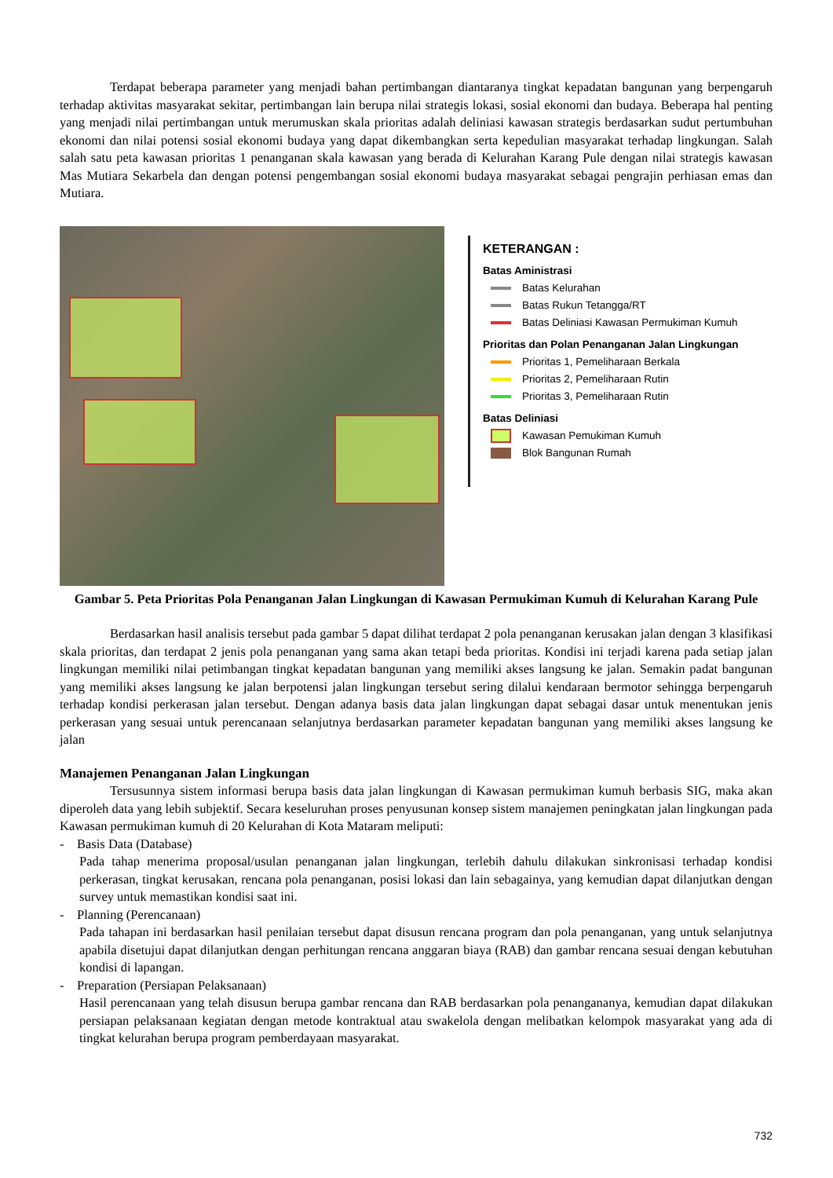Terdapat beberapa parameter yang menjadi bahan pertimbangan diantaranya tingkat kepadatan bangunan yang berpengaruh terhadap aktivitas masyarakat sekitar, pertimbangan lain berupa nilai strategis lokasi, sosial ekonomi dan budaya. Beberapa hal penting yang menjadi nilai pertimbangan untuk merumuskan skala prioritas adalah deliniasi kawasan strategis berdasarkan sudut pertumbuhan ekonomi dan nilai potensi sosial ekonomi budaya yang dapat dikembangkan serta kepedulian masyarakat terhadap lingkungan. Salah salah satu peta kawasan prioritas 1 penanganan skala kawasan yang berada di Kelurahan Karang Pule dengan nilai strategis kawasan Mas Mutiara Sekarbela dan dengan potensi pengembangan sosial ekonomi budaya masyarakat sebagai pengrajin perhiasan emas dan Mutiara.
KETERANGAN :
Batas Aministrasi
Batas Kelurahan
Batas Rukun Tetangga/RT
Batas Deliniasi Kawasan Permukiman Kumuh
Prioritas dan Polan Penanganan Jalan Lingkungan
Prioritas 1, Pemeliharaan Berkala
Prioritas 2, Pemeliharaan Rutin
Prioritas 3, Pemeliharaan Rutin
Batas Deliniasi
Kawasan Pemukiman Kumuh
Blok Bangunan Rumah
Gambar 5. Peta Prioritas Pola Penanganan Jalan Lingkungan di Kawasan Permukiman Kumuh di Kelurahan Karang Pule
Berdasarkan hasil analisis tersebut pada gambar 5 dapat dilihat terdapat 2 pola penanganan kerusakan jalan dengan 3 klasifikasi skala prioritas, dan terdapat 2 jenis pola penanganan yang sama akan tetapi beda prioritas. Kondisi ini terjadi karena pada setiap jalan lingkungan memiliki nilai petimbangan tingkat kepadatan bangunan yang memiliki akses langsung ke jalan. Semakin padat bangunan yang memiliki akses langsung ke jalan berpotensi jalan lingkungan tersebut sering dilalui kendaraan bermotor sehingga berpengaruh terhadap kondisi perkerasan jalan tersebut. Dengan adanya basis data jalan lingkungan dapat sebagai dasar untuk menentukan jenis perkerasan yang sesuai untuk perencanaan selanjutnya berdasarkan parameter kepadatan bangunan yang memiliki akses langsung ke jalan
Manajemen Penanganan Jalan Lingkungan
Tersusunnya sistem informasi berupa basis data jalan lingkungan di Kawasan permukiman kumuh berbasis SIG, maka akan diperoleh data yang lebih subjektif. Secara keseluruhan proses penyusunan konsep sistem manajemen peningkatan jalan lingkungan pada Kawasan permukiman kumuh di 20 Kelurahan di Kota Mataram meliputi:
- Basis Data (Database)
Pada tahap menerima proposal/usulan penanganan jalan lingkungan, terlebih dahulu dilakukan sinkronisasi terhadap kondisi perkerasan, tingkat kerusakan, rencana pola penanganan, posisi lokasi dan lain sebagainya, yang kemudian dapat dilanjutkan dengan survey untuk memastikan kondisi saat ini.
- Planning (Perencanaan)
Pada tahapan ini berdasarkan hasil penilaian tersebut dapat disusun rencana program dan pola penanganan, yang untuk selanjutnya apabila disetujui dapat dilanjutkan dengan perhitungan rencana anggaran biaya (RAB) dan gambar rencana sesuai dengan kebutuhan kondisi di lapangan.
- Preparation (Persiapan Pelaksanaan)
Hasil perencanaan yang telah disusun berupa gambar rencana dan RAB berdasarkan pola penangananya, kemudian dapat dilakukan persiapan pelaksanaan kegiatan dengan metode kontraktual atau swakelola dengan melibatkan kelompok masyarakat yang ada di tingkat kelurahan berupa program pemberdayaan masyarakat.
732